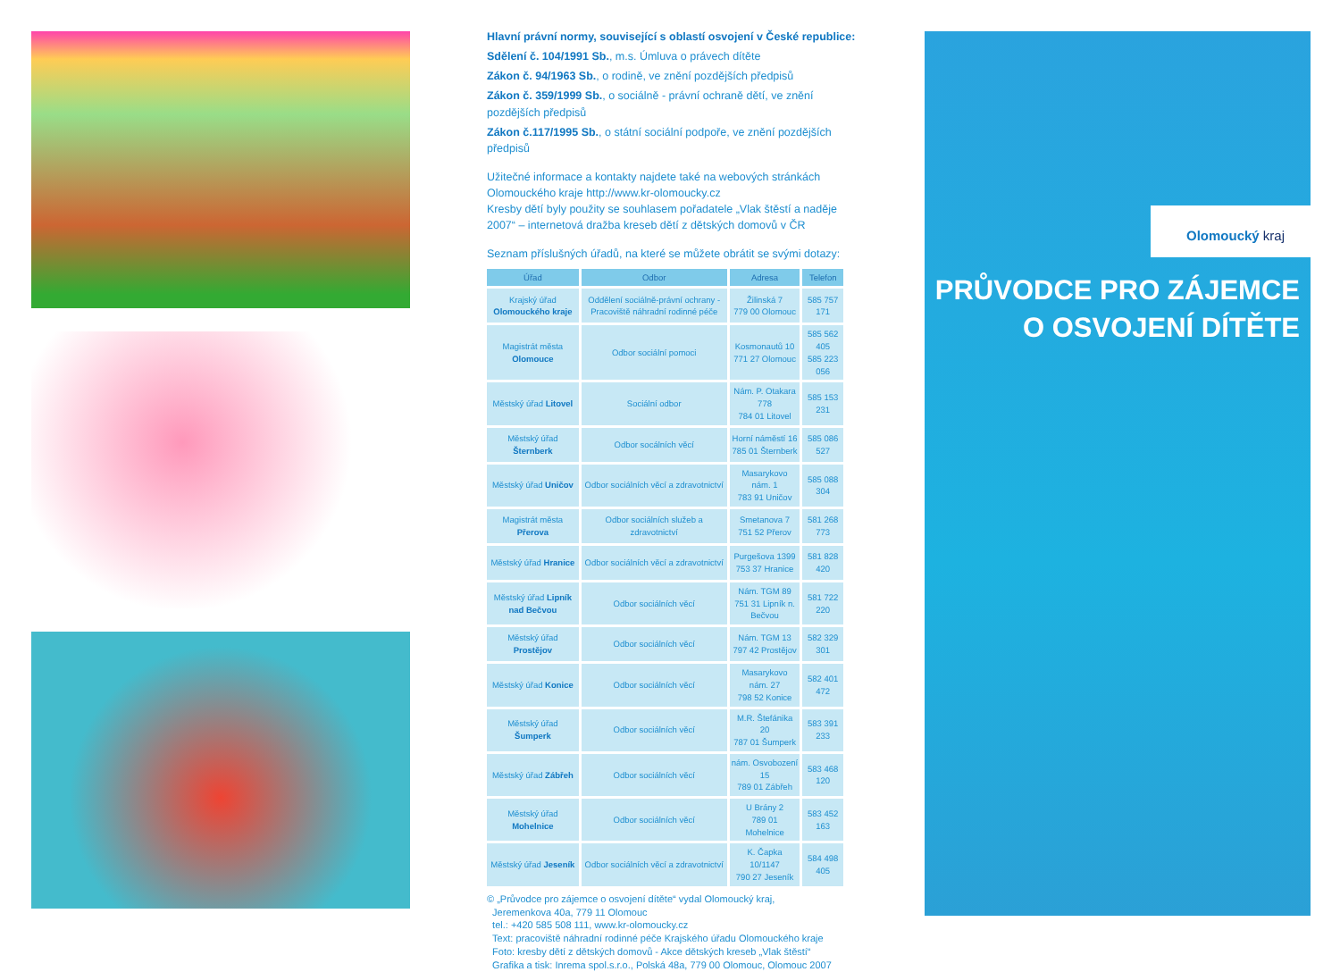Hlavní právní normy, související s oblastí osvojení v České republice:
Sdělení č. 104/1991 Sb., m.s. Úmluva o právech dítěte
Zákon č. 94/1963 Sb., o rodině, ve znění pozdějších předpisů
Zákon č. 359/1999 Sb., o sociálně - právní ochraně dětí, ve znění pozdějších předpisů
Zákon č.117/1995 Sb., o státní sociální podpoře, ve znění pozdějších předpisů
Užitečné informace a kontakty najdete také na webových stránkách Olomouckého kraje http://www.kr-olomoucky.cz
Kresby dětí byly použity se souhlasem pořadatele „Vlak štěstí a naděje 2007“ – internetová dražba kreseb dětí z dětských domovů v ČR
Seznam příslušných úřadů, na které se můžete obrátit se svými dotazy:
| Úřad | Odbor | Adresa | Telefon |
| --- | --- | --- | --- |
| Krajský úřad Olomouckého kraje | Oddělení sociálně-právní ochrany - Pracoviště náhradní rodinné péče | Žilinská 7 779 00 Olomouc | 585 757 171 |
| Magistrát města Olomouce | Odbor sociální pomoci | Kosmonautů 10 771 27 Olomouc | 585 562 405 585 223 056 |
| Městský úřad Litovel | Sociální odbor | Nám. P. Otakara 778 784 01 Litovel | 585 153 231 |
| Městský úřad Šternberk | Odbor socálních věcí | Horní náměstí 16 785 01 Šternberk | 585 086 527 |
| Městský úřad Uničov | Odbor sociálních věcí a zdravotnictví | Masarykovo nám. 1 783 91 Uničov | 585 088 304 |
| Magistrát města Přerova | Odbor sociálních služeb a zdravotnictví | Smetanova 7 751 52 Přerov | 581 268 773 |
| Městský úřad Hranice | Odbor sociálních věcí a zdravotnictví | Purgešova 1399 753 37 Hranice | 581 828 420 |
| Městský úřad Lipník nad Bečvou | Odbor sociálních věcí | Nám. TGM 89 751 31 Lipník n. Bečvou | 581 722 220 |
| Městský úřad Prostějov | Odbor sociálních věcí | Nám. TGM 13 797 42 Prostějov | 582 329 301 |
| Městský úřad Konice | Odbor sociálních věcí | Masarykovo nám. 27 798 52 Konice | 582 401 472 |
| Městský úřad Šumperk | Odbor sociálních věcí | M.R. Štefánika 20 787 01 Šumperk | 583 391 233 |
| Městský úřad Zábřeh | Odbor sociálních věcí | nám. Osvobození 15 789 01 Zábřeh | 583 468 120 |
| Městský úřad Mohelnice | Odbor sociálních věcí | U Brány 2 789 01 Mohelnice | 583 452 163 |
| Městský úřad Jeseník | Odbor sociálních věcí a zdravotnictví | K. Čapka 10/1147 790 27 Jeseník | 584 498 405 |
© „Průvodce pro zájemce o osvojení dítěte“ vydal Olomoucký kraj,
Jeremenkova 40a, 779 11 Olomouc
tel.: +420 585 508 111, www.kr-olomoucky.cz
Text: pracoviště náhradní rodinné péče Krajského úřadu Olomouckého kraje
Foto: kresby dětí z dětských domovů - Akce dětských kreseb „Vlak štěstí“
Grafika a tisk: Inrema spol.s.r.o., Polská 48a, 779 00 Olomouc, Olomouc 2007
Olomoucký kraj
PRŮVODCE PRO ZÁJEMCE
O OSVOJENÍ DÍTĚTE